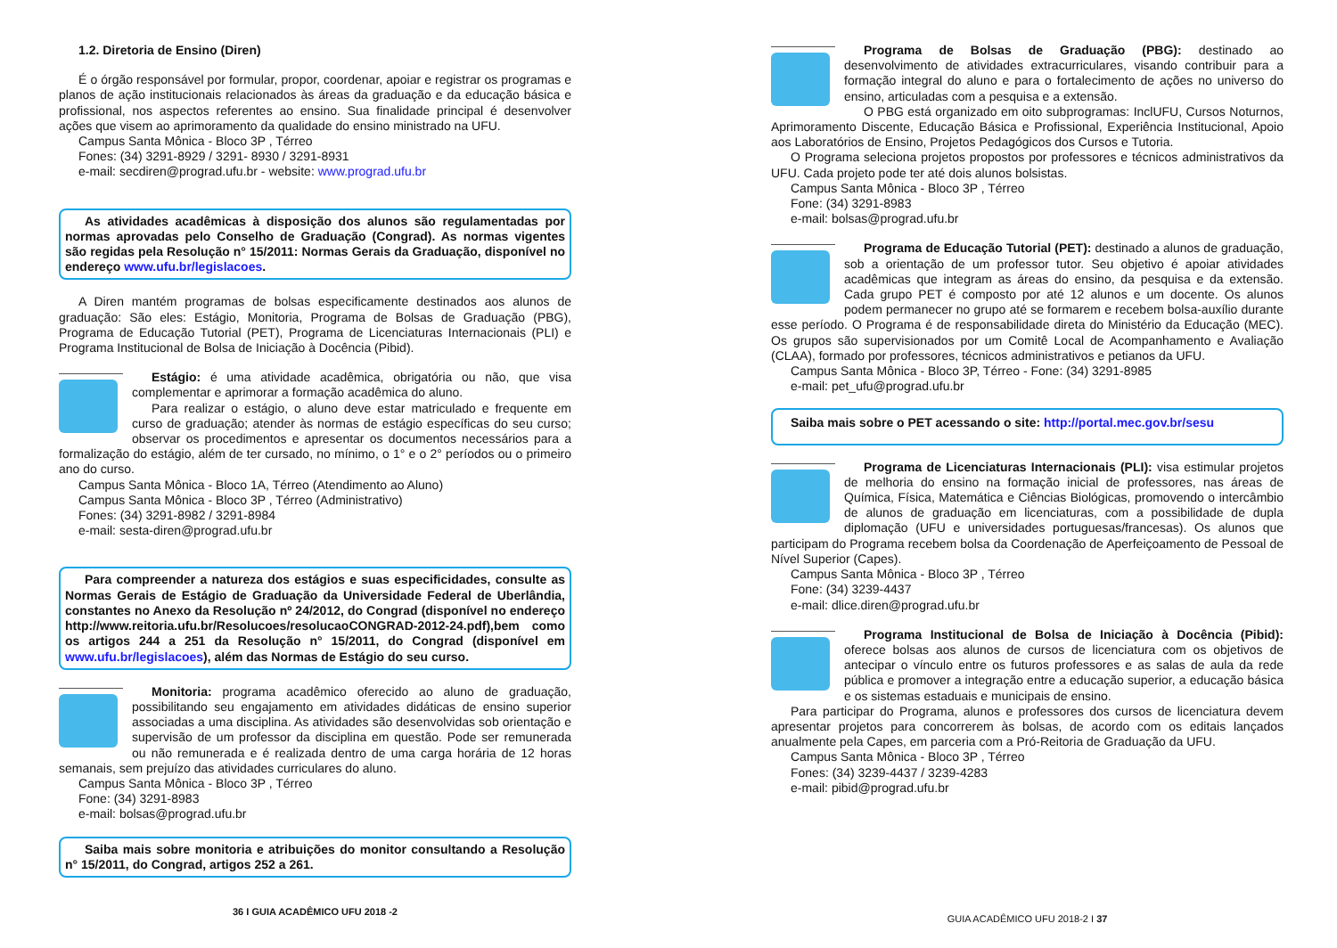1.2. Diretoria de Ensino (Diren)
É o órgão responsável por formular, propor, coordenar, apoiar e registrar os programas e planos de ação institucionais relacionados às áreas da graduação e da educação básica e profissional, nos aspectos referentes ao ensino. Sua finalidade principal é desenvolver ações que visem ao aprimoramento da qualidade do ensino ministrado na UFU.
Campus Santa Mônica - Bloco 3P , Térreo
Fones: (34) 3291-8929 / 3291- 8930 / 3291-8931
e-mail: secdiren@prograd.ufu.br - website: www.prograd.ufu.br
As atividades acadêmicas à disposição dos alunos são regulamentadas por normas aprovadas pelo Conselho de Graduação (Congrad). As normas vigentes são regidas pela Resolução n° 15/2011: Normas Gerais da Graduação, disponível no endereço www.ufu.br/legislacoes.
A Diren mantém programas de bolsas especificamente destinados aos alunos de graduação: São eles: Estágio, Monitoria, Programa de Bolsas de Graduação (PBG), Programa de Educação Tutorial (PET), Programa de Licenciaturas Internacionais (PLI) e Programa Institucional de Bolsa de Iniciação à Docência (Pibid).
Estágio: é uma atividade acadêmica, obrigatória ou não, que visa complementar e aprimorar a formação acadêmica do aluno.
Para realizar o estágio, o aluno deve estar matriculado e frequente em curso de graduação; atender às normas de estágio específicas do seu curso; observar os procedimentos e apresentar os documentos necessários para a formalização do estágio, além de ter cursado, no mínimo, o 1° e o 2° períodos ou o primeiro ano do curso.
Campus Santa Mônica - Bloco 1A, Térreo (Atendimento ao Aluno)
Campus Santa Mônica - Bloco 3P , Térreo (Administrativo)
Fones: (34) 3291-8982 / 3291-8984
e-mail: sesta-diren@prograd.ufu.br
Para compreender a natureza dos estágios e suas especificidades, consulte as Normas Gerais de Estágio de Graduação da Universidade Federal de Uberlândia, constantes no Anexo da Resolução nº 24/2012, do Congrad (disponível no endereço http://www.reitoria.ufu.br/Resolucoes/resolucaoCONGRAD-2012-24.pdf),bem como os artigos 244 a 251 da Resolução n° 15/2011, do Congrad (disponível em www.ufu.br/legislacoes), além das Normas de Estágio do seu curso.
Monitoria: programa acadêmico oferecido ao aluno de graduação, possibilitando seu engajamento em atividades didáticas de ensino superior associadas a uma disciplina. As atividades são desenvolvidas sob orientação e supervisão de um professor da disciplina em questão. Pode ser remunerada ou não remunerada e é realizada dentro de uma carga horária de 12 horas semanais, sem prejuízo das atividades curriculares do aluno.
Campus Santa Mônica - Bloco 3P , Térreo
Fone: (34) 3291-8983
e-mail: bolsas@prograd.ufu.br
Saiba mais sobre monitoria e atribuições do monitor consultando a Resolução n° 15/2011, do Congrad, artigos 252 a 261.
36 I GUIA ACADÊMICO UFU 2018 -2
Programa de Bolsas de Graduação (PBG): destinado ao desenvolvimento de atividades extracurriculares, visando contribuir para a formação integral do aluno e para o fortalecimento de ações no universo do ensino, articuladas com a pesquisa e a extensão.
O PBG está organizado em oito subprogramas: InclUFU, Cursos Noturnos, Aprimoramento Discente, Educação Básica e Profissional, Experiência Institucional, Apoio aos Laboratórios de Ensino, Projetos Pedagógicos dos Cursos e Tutoria.
O Programa seleciona projetos propostos por professores e técnicos administrativos da UFU. Cada projeto pode ter até dois alunos bolsistas.
Campus Santa Mônica - Bloco 3P , Térreo
Fone: (34) 3291-8983
e-mail: bolsas@prograd.ufu.br
Programa de Educação Tutorial (PET): destinado a alunos de graduação, sob a orientação de um professor tutor. Seu objetivo é apoiar atividades acadêmicas que integram as áreas do ensino, da pesquisa e da extensão. Cada grupo PET é composto por até 12 alunos e um docente. Os alunos podem permanecer no grupo até se formarem e recebem bolsa-auxílio durante esse período. O Programa é de responsabilidade direta do Ministério da Educação (MEC). Os grupos são supervisionados por um Comitê Local de Acompanhamento e Avaliação (CLAA), formado por professores, técnicos administrativos e petianos da UFU.
Campus Santa Mônica - Bloco 3P, Térreo - Fone: (34) 3291-8985
e-mail: pet_ufu@prograd.ufu.br
Saiba mais sobre o PET acessando o site: http://portal.mec.gov.br/sesu
Programa de Licenciaturas Internacionais (PLI): visa estimular projetos de melhoria do ensino na formação inicial de professores, nas áreas de Química, Física, Matemática e Ciências Biológicas, promovendo o intercâmbio de alunos de graduação em licenciaturas, com a possibilidade de dupla diplomação (UFU e universidades portuguesas/francesas). Os alunos que participam do Programa recebem bolsa da Coordenação de Aperfeiçoamento de Pessoal de Nível Superior (Capes).
Campus Santa Mônica - Bloco 3P , Térreo
Fone: (34) 3239-4437
e-mail: dlice.diren@prograd.ufu.br
Programa Institucional de Bolsa de Iniciação à Docência (Pibid): oferece bolsas aos alunos de cursos de licenciatura com os objetivos de antecipar o vínculo entre os futuros professores e as salas de aula da rede pública e promover a integração entre a educação superior, a educação básica e os sistemas estaduais e municipais de ensino.
Para participar do Programa, alunos e professores dos cursos de licenciatura devem apresentar projetos para concorrerem às bolsas, de acordo com os editais lançados anualmente pela Capes, em parceria com a Pró-Reitoria de Graduação da UFU.
Campus Santa Mônica - Bloco 3P , Térreo
Fones: (34) 3239-4437 / 3239-4283
e-mail: pibid@prograd.ufu.br
GUIA ACADÊMICO UFU 2018-2 I 37